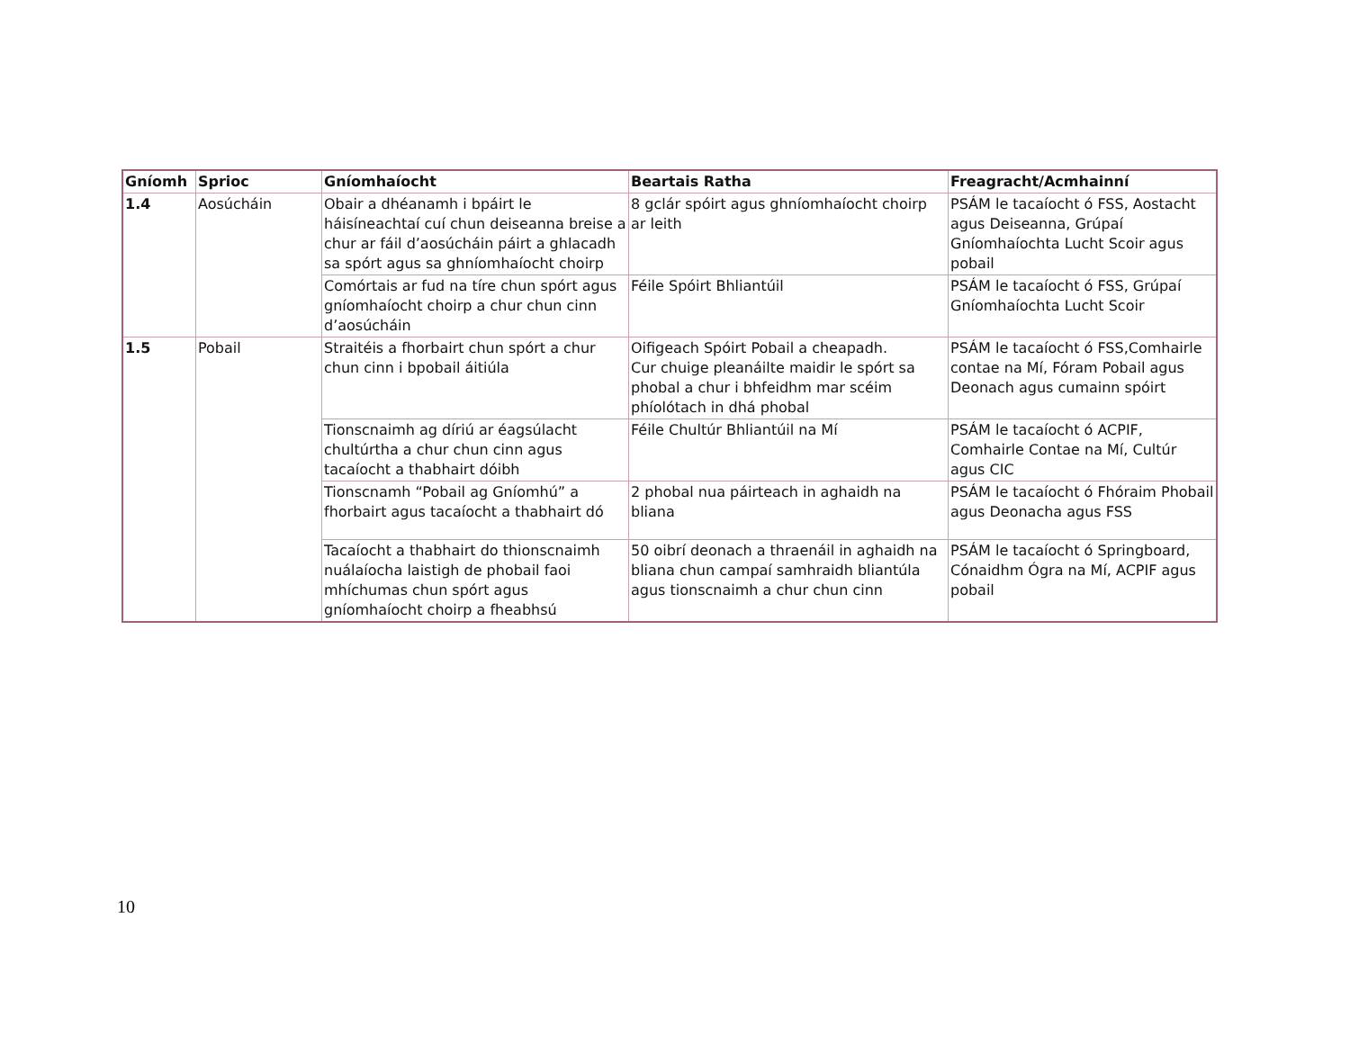| Gníomh | Sprioc | Gníomhaíocht | Beartais Ratha | Freagracht/Acmhainní |
| --- | --- | --- | --- | --- |
| 1.4 | Aosúcháin | Obair a dhéanamh i bpáirt le háisíneachtaí cuí chun deiseanna breise a chur ar fáil d’aosúcháin páirt a ghlacadh sa spórt agus sa ghníomhaíocht choirp | 8 gclár spóirt agus ghníomhaíocht choirp ar leith | PSÁM le tacaíocht ó FSS, Aostacht agus Deiseanna, Grúpaí Gníomhaíochta Lucht Scoir agus pobail |
| | | Comórtais ar fud na tíre chun spórt agus gníomhaíocht choirp a chur chun cinn d’aosúcháin | Féile Spóirt Bhliantúil | PSÁM le tacaíocht ó FSS, Grúpaí Gníomhaíochta Lucht Scoir |
| 1.5 | Pobail | Straitéis a fhorbairt chun spórt a chur chun cinn i bpobail áitiúla | Oifigeach Spóirt Pobail a cheapadh. Cur chuige pleanáilte maidir le spórt sa phobal a chur i bhfeidhm mar scéim phíolótach in dhá phobal | PSÁM le tacaíocht ó FSS,Comhairle contae na Mí, Fóram Pobail agus Deonach agus cumainn spóirt |
| | | Tionscnaimh ag díriú ar éagsúlacht chultúrtha a chur chun cinn agus tacaíocht a thabhairt dóibh | Féile Chultúr Bhliantúil na Mí | PSÁM le tacaíocht ó ACPIF, Comhairle Contae na Mí, Cultúr agus CIC |
| | | Tionscnamh “Pobail ag Gníomhú” a fhorbairt agus tacaíocht a thabhairt dó | 2 phobal nua páirteach in aghaidh na bliana | PSÁM le tacaíocht ó Fhóraim Phobail agus Deonacha agus FSS |
| | | Tacaíocht a thabhairt do thionscnaimh nuálaíocha laistigh de phobail faoi mhíchumas chun spórt agus gníomhaíocht choirp a fheabhsú | 50 oibrí deonach a thraenáil in aghaidh na bliana chun campaí samhraidh bliantúla agus tionscnaimh a chur chun cinn | PSÁM le tacaíocht ó Springboard, Cónaidhm Ógra na Mí, ACPIF agus pobail |
10